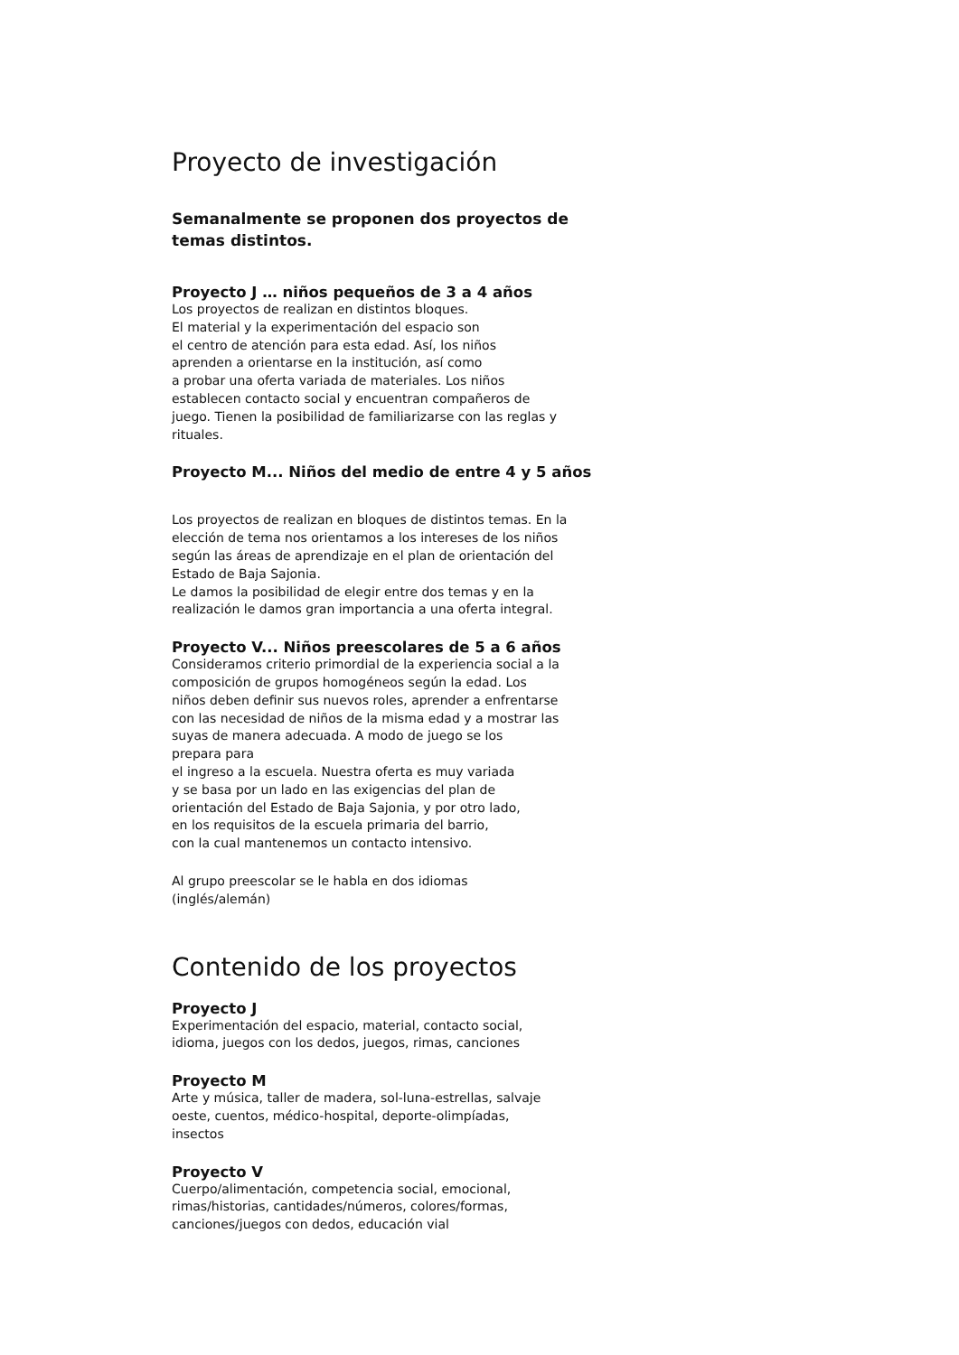Proyecto de investigación
Semanalmente se proponen dos proyectos de temas distintos.
Proyecto J … niños pequeños de 3 a 4 años
Los proyectos de realizan en distintos bloques.
El material y la experimentación del espacio son
el centro de atención para esta edad. Así, los niños
aprenden a orientarse en la institución, así como
a probar una oferta variada de materiales. Los niños
establecen contacto social y encuentran compañeros de
juego. Tienen la posibilidad de familiarizarse con las reglas y
rituales.
Proyecto M... Niños del medio de entre 4 y 5 años
Los proyectos de realizan en bloques de distintos temas. En la
elección de tema nos orientamos a los intereses de los niños
según las áreas de aprendizaje en el plan de orientación del
Estado de Baja Sajonia.
Le damos la posibilidad de elegir entre dos temas y en la
realización le damos gran importancia a una oferta integral.
Proyecto V... Niños preescolares de 5 a 6 años
Consideramos criterio primordial de la experiencia social a la
composición de grupos homogéneos según la edad. Los
niños deben definir sus nuevos roles, aprender a enfrentarse
con las necesidad de niños de la misma edad y a mostrar las
suyas de manera adecuada. A modo de juego se los
prepara para
el ingreso a la escuela. Nuestra oferta es muy variada
y se basa por un lado en las exigencias del plan de
orientación del Estado de Baja Sajonia, y por otro lado,
en los requisitos de la escuela primaria del barrio,
con la cual mantenemos un contacto intensivo.
Al grupo preescolar se le habla en dos idiomas
(inglés/alemán)
Contenido de los proyectos
Proyecto J
Experimentación del espacio, material, contacto social,
idioma, juegos con los dedos, juegos, rimas, canciones
Proyecto M
Arte y música, taller de madera, sol-luna-estrellas, salvaje
oeste, cuentos, médico-hospital, deporte-olimpíadas,
insectos
Proyecto V
Cuerpo/alimentación, competencia social, emocional,
rimas/historias, cantidades/números, colores/formas,
canciones/juegos con dedos, educación vial